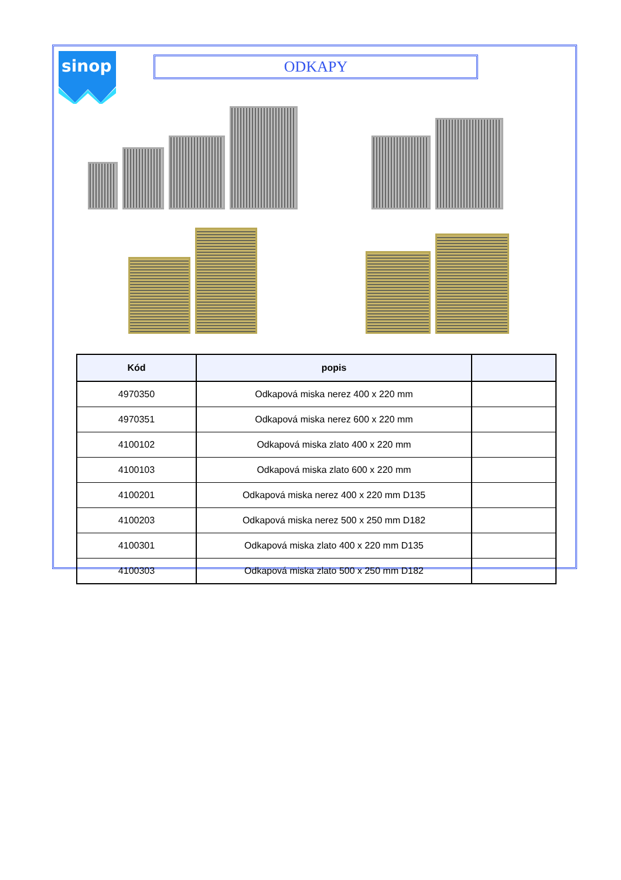sinop
ODKAPY
| Kód | popis | |
| --- | --- | --- |
| 4970350 | Odkapová miska nerez 400 x 220 mm | |
| 4970351 | Odkapová miska nerez 600 x 220 mm | |
| 4100102 | Odkapová miska zlato 400 x 220 mm | |
| 4100103 | Odkapová miska zlato 600 x 220 mm | |
| 4100201 | Odkapová miska nerez 400 x 220 mm D135 | |
| 4100203 | Odkapová miska nerez 500 x 250 mm D182 | |
| 4100301 | Odkapová miska zlato 400 x 220 mm D135 | |
| 4100303 | Odkapová miska zlato 500 x 250 mm D182 | |